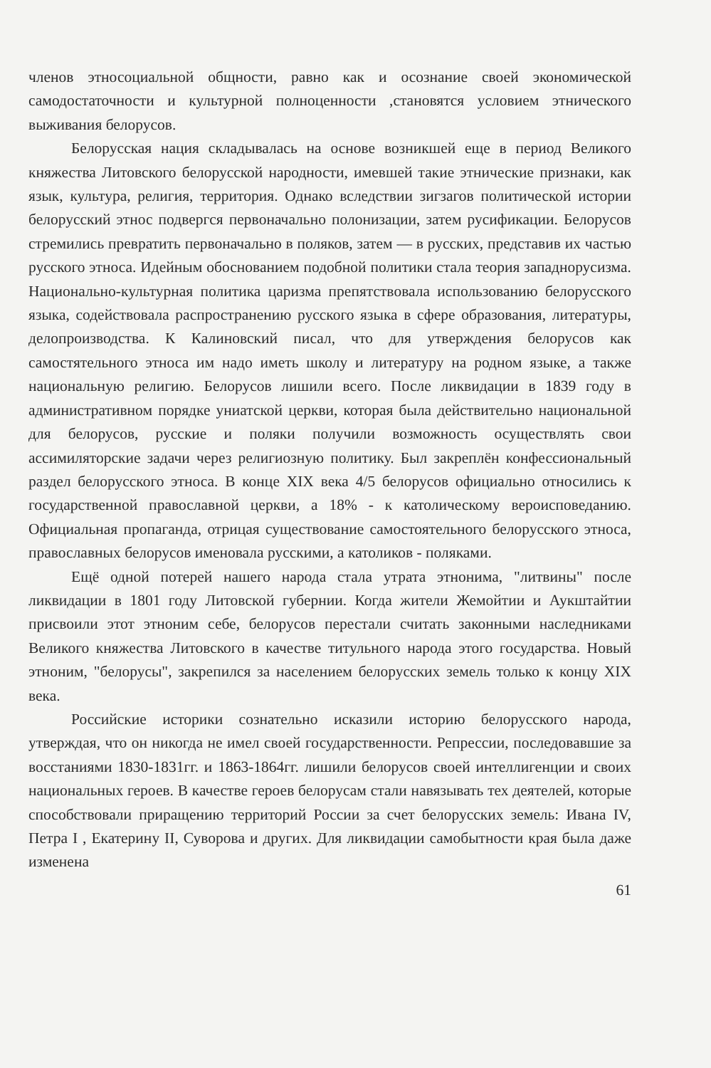членов этносоциальной общности, равно как и осознание своей экономической самодостаточности и культурной полноценности ,становятся условием этнического выживания белорусов.
Белорусская нация складывалась на основе возникшей еще в период Великого княжества Литовского белорусской народности, имевшей такие этнические признаки, как язык, культура, религия, территория. Однако вследствии зигзагов политической истории белорусский этнос подвергся первоначально полонизации, затем русификации. Белорусов стремились превратить первоначально в поляков, затем — в русских, представив их частью русского этноса. Идейным обоснованием подобной политики стала теория западнорусизма. Национально-культурная политика царизма препятствовала использованию белорусского языка, содействовала распространению русского языка в сфере образования, литературы, делопроизводства. К Калиновский писал, что для утверждения белорусов как самостятельного этноса им надо иметь школу и литературу на родном языке, а также национальную религию. Белорусов лишили всего. После ликвидации в 1839 году в административном порядке униатской церкви, которая была действительно национальной для белорусов, русские и поляки получили возможность осуществлять свои ассимиляторские задачи через религиозную политику. Был закреплён конфессиональный раздел белорусского этноса. В конце XIX века 4/5 белорусов официально относились к государственной православной церкви, а 18% - к католическому вероисповеданию. Официальная пропаганда, отрицая существование самостоятельного белорусского этноса, православных белорусов именовала русскими, а католиков - поляками.
Ещё одной потерей нашего народа стала утрата этнонима, "литвины" после ликвидации в 1801 году Литовской губернии. Когда жители Жемойтии и Аукштайтии присвоили этот этноним себе, белорусов перестали считать законными наследниками Великого княжества Литовского в качестве титульного народа этого государства. Новый этноним, "белорусы", закрепился за населением белорусских земель только к концу XIX века.
Российские историки сознательно исказили историю белорусского народа, утверждая, что он никогда не имел своей государственности. Репрессии, последовавшие за восстаниями 1830-1831гг. и 1863-1864гг. лишили белорусов своей интеллигенции и своих национальных героев. В качестве героев белорусам стали навязывать тех деятелей, которые способствовали приращению территорий России за счет белорусских земель: Ивана IV, Петра I , Екатерину II, Суворова и других. Для ликвидации самобытности края была даже изменена
61